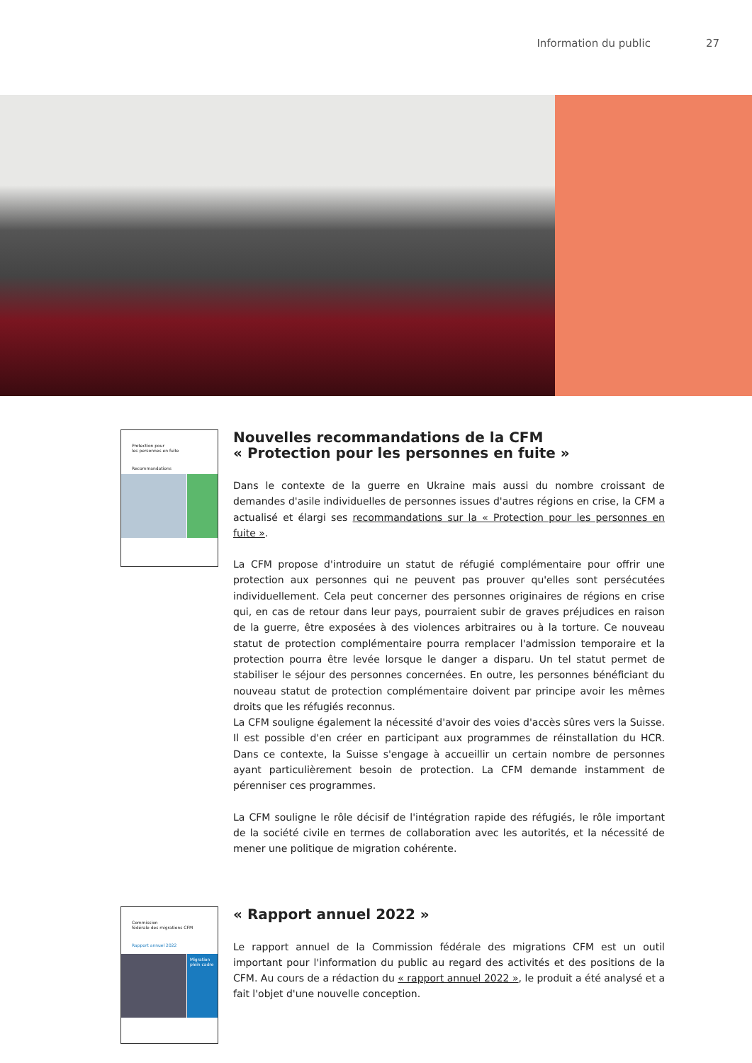Information du public 27
Protection pour
les personnes en fuite
Recommandations
Nouvelles recommandations de la CFM
« Protection pour les personnes en fuite »
Dans le contexte de la guerre en Ukraine mais aussi du nombre croissant de demandes d'asile individuelles de personnes issues d'autres régions en crise, la CFM a actualisé et élargi ses recommandations sur la « Protection pour les personnes en fuite ».
La CFM propose d'introduire un statut de réfugié complémentaire pour offrir une protection aux personnes qui ne peuvent pas prouver qu'elles sont persécutées individuellement. Cela peut concerner des personnes originaires de régions en crise qui, en cas de retour dans leur pays, pourraient subir de graves préjudices en raison de la guerre, être exposées à des violences arbitraires ou à la torture. Ce nouveau statut de protection complémentaire pourra remplacer l'admission temporaire et la protection pourra être levée lorsque le danger a disparu. Un tel statut permet de stabiliser le séjour des personnes concernées. En outre, les personnes bénéficiant du nouveau statut de protection complémentaire doivent par principe avoir les mêmes droits que les réfugiés reconnus.
La CFM souligne également la nécessité d'avoir des voies d'accès sûres vers la Suisse. Il est possible d'en créer en participant aux programmes de réinstallation du HCR. Dans ce contexte, la Suisse s'engage à accueillir un certain nombre de personnes ayant particulière­ment besoin de protection. La CFM demande instamment de pérenniser ces programmes.
La CFM souligne le rôle décisif de l'intégration rapide des réfugiés, le rôle important de la société civile en termes de collaboration avec les autorités, et la nécessité de mener une politique de migration cohérente.
Commission
fédérale des migrations CFM
Rapport annuel 2022
Migration plein cadre
« Rapport annuel 2022 »
Le rapport annuel de la Commission fédérale des migrations CFM est un outil important pour l'information du public au regard des activités et des positions de la CFM. Au cours de a rédaction du « rapport annuel 2022 », le produit a été analysé et a fait l'objet d'une nouvelle conception.